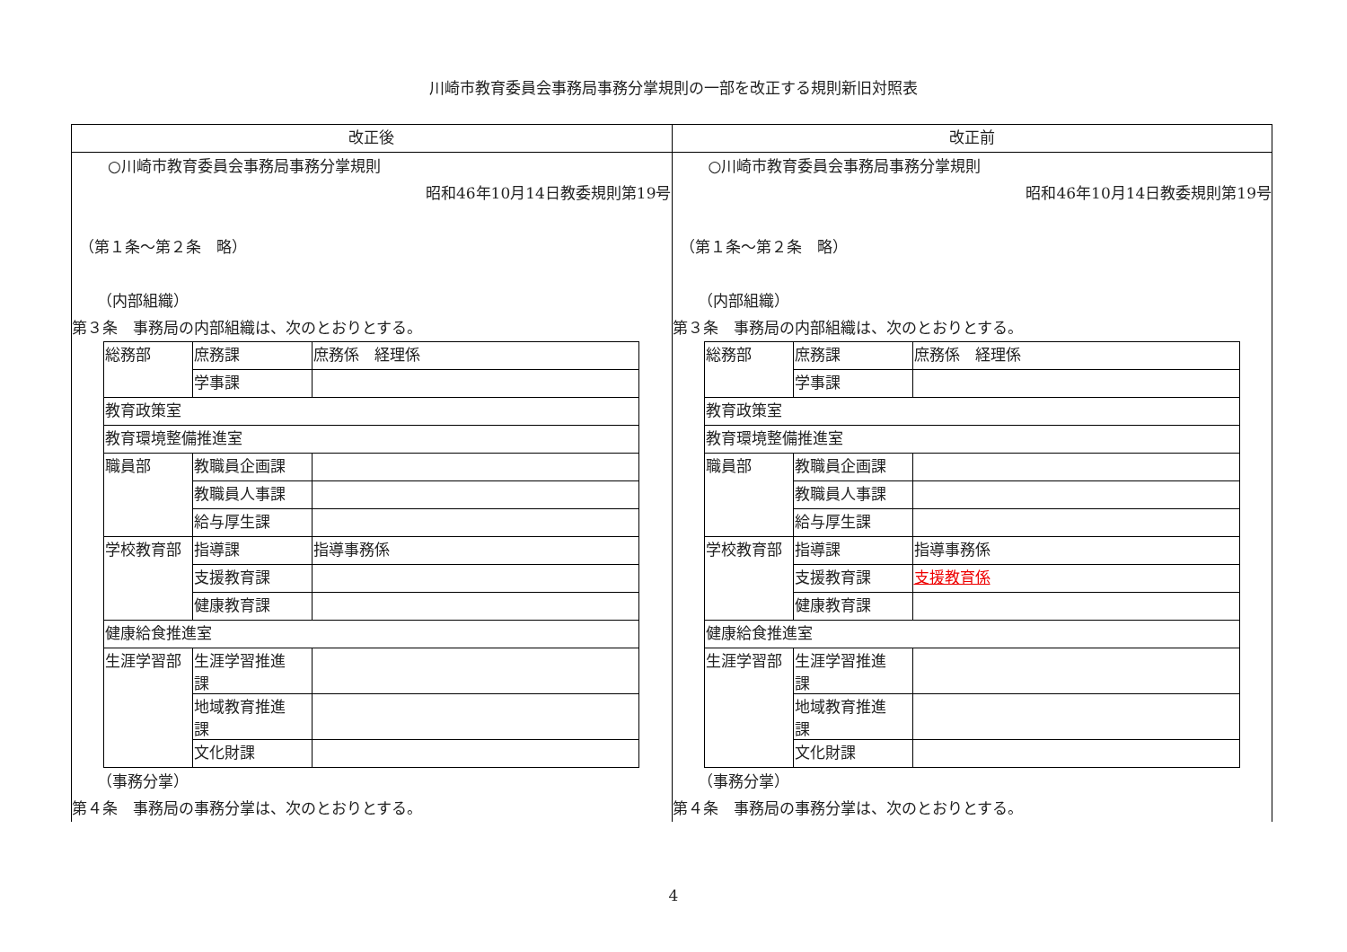川崎市教育委員会事務局事務分掌規則の一部を改正する規則新旧対照表
| 改正後 | 改正前 |
| --- | --- |
| ○川崎市教育委員会事務局事務分掌規則 昭和46年10月14日教委規則第19号 （第１条～第２条 略） （内部組織） 第３条 事務局の内部組織は、次のとおりとする。 / 総務部 / 庶務課 / 庶務係 経理係 / / / 学事課 / / / 教育政策室 / / / / 教育環境整備推進室 / / / / 職員部 / 教職員企画課 / / / / 教職員人事課 / / / / 給与厚生課 / / / 学校教育部 / 指導課 / 指導事務係 / / / 支援教育課 / / / / 健康教育課 / / / 健康給食推進室 / / / / 生涯学習部 / 生涯学習推進 課 / / / / 地域教育推進 課 / / / / 文化財課 / / （事務分掌） 第４条 事務局の事務分掌は、次のとおりとする。 | ○川崎市教育委員会事務局事務分掌規則 昭和46年10月14日教委規則第19号 （第１条～第２条 略） （内部組織） 第３条 事務局の内部組織は、次のとおりとする。 / 総務部 / 庶務課 / 庶務係 経理係 / / / 学事課 / / / 教育政策室 / / / / 教育環境整備推進室 / / / / 職員部 / 教職員企画課 / / / / 教職員人事課 / / / / 給与厚生課 / / / 学校教育部 / 指導課 / 指導事務係 / / / 支援教育課 / 支援教育係 / / / 健康教育課 / / / 健康給食推進室 / / / / 生涯学習部 / 生涯学習推進 課 / / / / 地域教育推進 課 / / / / 文化財課 / / （事務分掌） 第４条 事務局の事務分掌は、次のとおりとする。 |
4